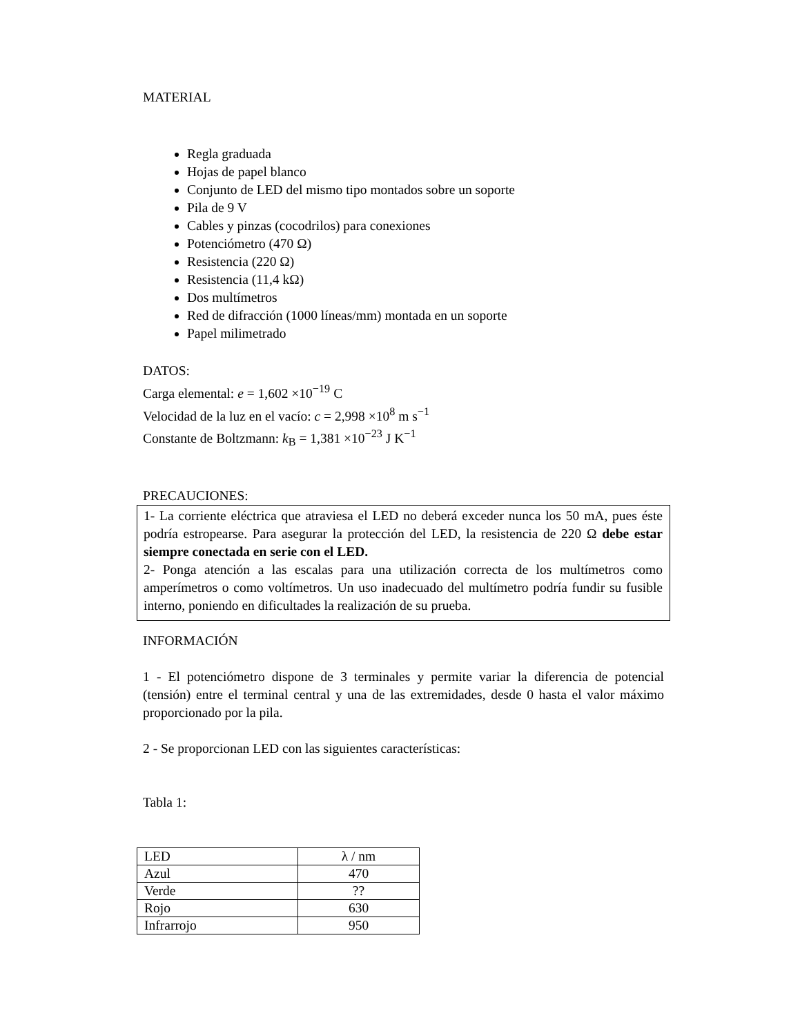MATERIAL
Regla graduada
Hojas de papel blanco
Conjunto de LED del mismo tipo montados sobre un soporte
Pila de 9 V
Cables y pinzas (cocodrilos) para conexiones
Potenciómetro (470 Ω)
Resistencia (220 Ω)
Resistencia (11,4 kΩ)
Dos multímetros
Red de difracción (1000 líneas/mm) montada en un soporte
Papel milimetrado
DATOS:
Carga elemental: e = 1,602 ×10<sup>−19</sup> C
Velocidad de la luz en el vacío: c = 2,998 ×10<sup>8</sup> m s<sup>−1</sup>
Constante de Boltzmann: k<sub>B</sub> = 1,381 ×10<sup>−23</sup> J K<sup>−1</sup>
PRECAUCIONES:
1- La corriente eléctrica que atraviesa el LED no deberá exceder nunca los 50 mA, pues éste podría estropearse. Para asegurar la protección del LED, la resistencia de 220 Ω debe estar siempre conectada en serie con el LED.
2- Ponga atención a las escalas para una utilización correcta de los multímetros como amperímetros o como voltímetros. Un uso inadecuado del multímetro podría fundir su fusible interno, poniendo en dificultades la realización de su prueba.
INFORMACIÓN
1 - El potenciómetro dispone de 3 terminales y permite variar la diferencia de potencial (tensión) entre el terminal central y una de las extremidades, desde 0 hasta el valor máximo proporcionado por la pila.
2 - Se proporcionan LED con las siguientes características:
Tabla 1:
| LED | λ / nm |
| Azul | 470 |
| Verde | ?? |
| Rojo | 630 |
| Infrarrojo | 950 |